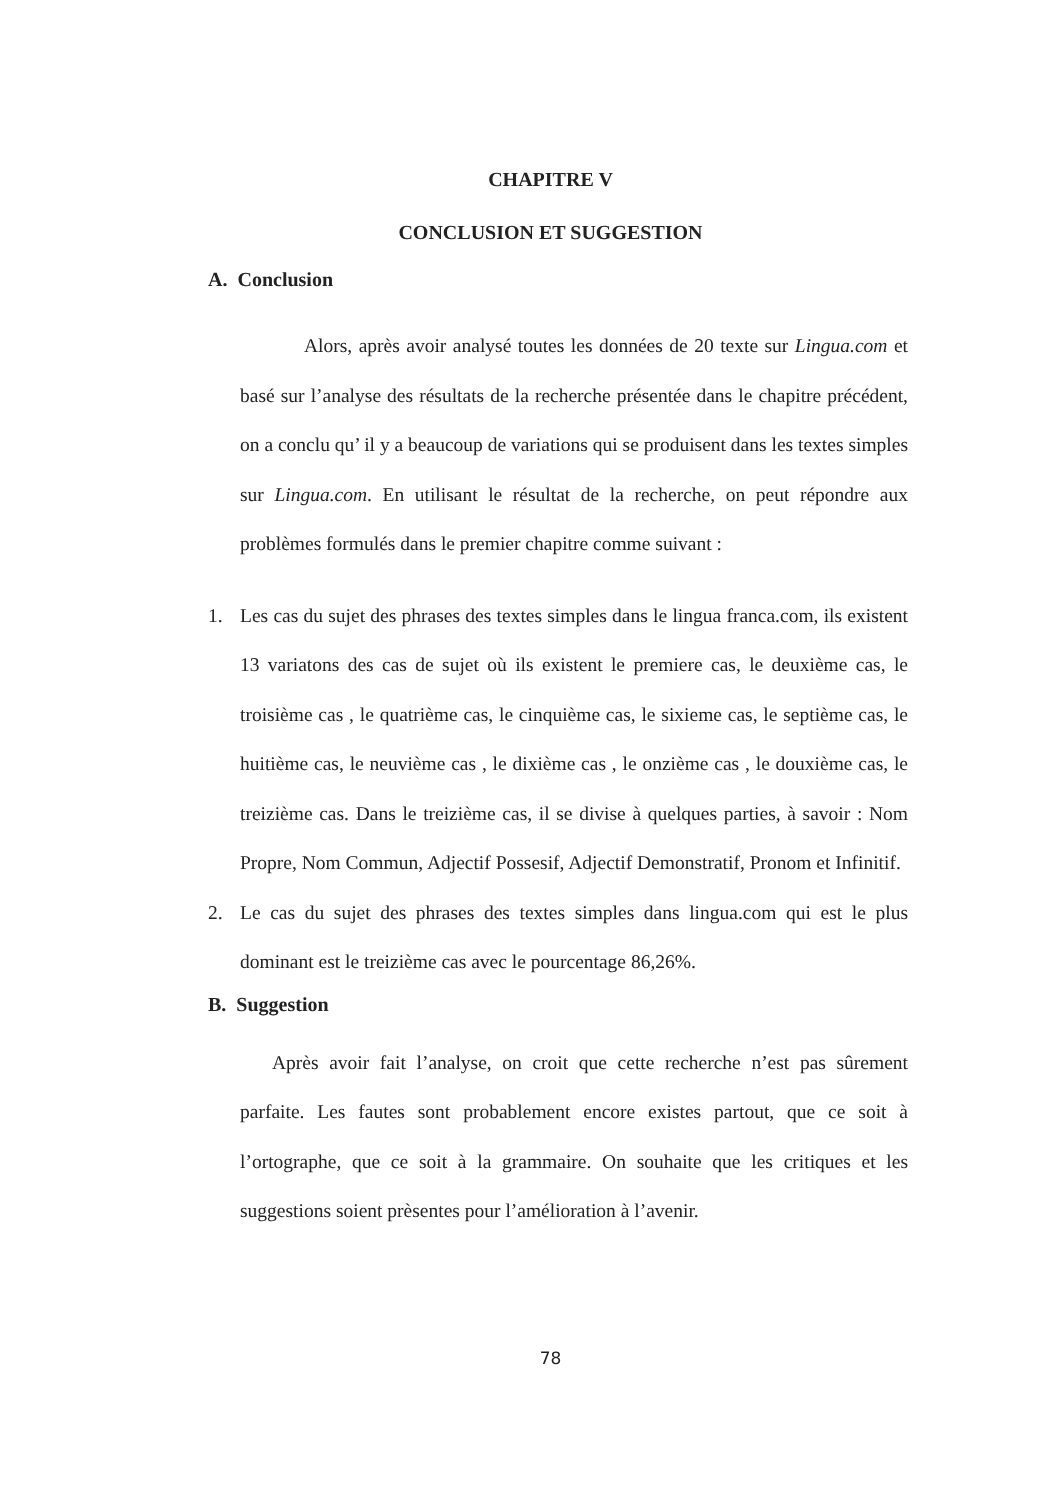CHAPITRE V
CONCLUSION ET SUGGESTION
A. Conclusion
Alors, après avoir analysé toutes les données de 20 texte sur Lingua.com et basé sur l’analyse des résultats de la recherche présentée dans le chapitre précédent, on a conclu qu’ il y a beaucoup de variations qui se produisent dans les textes simples sur Lingua.com. En utilisant le résultat de la recherche, on peut répondre aux problèmes formulés dans le premier chapitre comme suivant :
1. Les cas du sujet des phrases des textes simples dans le lingua franca.com, ils existent 13 variatons des cas de sujet où ils existent le premiere cas, le deuxième cas, le troisième cas , le quatrième cas, le cinquième cas, le sixieme cas, le septième cas, le huitième cas, le neuvième cas , le dixième cas , le onzième cas , le douxième cas, le treizième cas. Dans le treizième cas, il se divise à quelques parties, à savoir : Nom Propre, Nom Commun, Adjectif Possesif, Adjectif Demonstratif, Pronom et Infinitif.
2. Le cas du sujet des phrases des textes simples dans lingua.com qui est le plus dominant est le treizième cas avec le pourcentage 86,26%.
B. Suggestion
Après avoir fait l’analyse, on croit que cette recherche n’est pas sûrement parfaite. Les fautes sont probablement encore existes partout, que ce soit à l’ortographe, que ce soit à la grammaire. On souhaite que les critiques et les suggestions soient prèsentes pour l’amélioration à l’avenir.
78